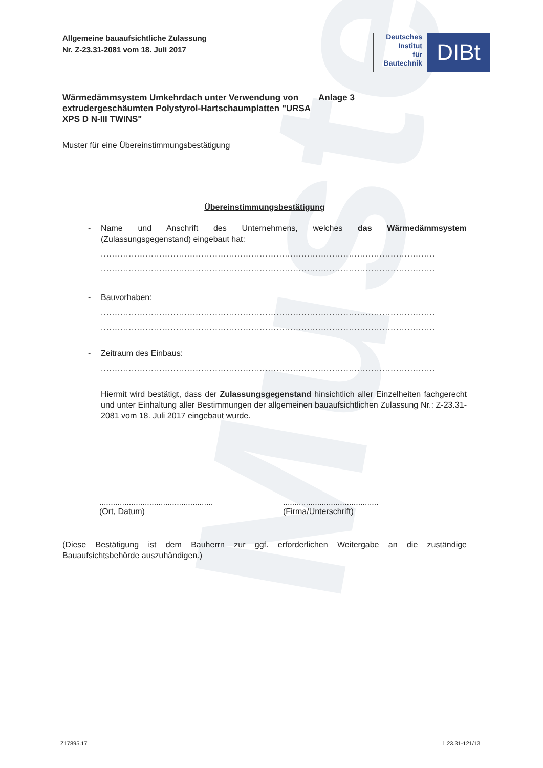Muster
Allgemeine bauaufsichtliche Zulassung
Nr. Z-23.31-2081 vom 18. Juli 2017
Deutsches
Institut
für
Bautechnik
DIBt
Wärmedämmsystem Umkehrdach unter Verwendung von extrudergeschäumten Polystyrol-Hartschaumplatten "URSA XPS D N-III TWINS"
Anlage 3
Muster für eine Übereinstimmungsbestätigung
Übereinstimmungsbestätigung
- Name und Anschrift des Unternehmens, welches das Wärmedämmsystem (Zulassungsgegenstand) eingebaut hat:
........................................................................................................................
........................................................................................................................
- Bauvorhaben:
........................................................................................................................
........................................................................................................................
- Zeitraum des Einbaus:
........................................................................................................................
Hiermit wird bestätigt, dass der Zulassungsgegenstand hinsichtlich aller Einzelheiten fachgerecht und unter Einhaltung aller Bestimmungen der allgemeinen bauaufsichtlichen Zulassung Nr.: Z-23.31-2081 vom 18. Juli 2017 eingebaut wurde.
..................................................
(Ort, Datum)
..........................................
(Firma/Unterschrift)
(Diese Bestätigung ist dem Bauherrn zur ggf. erforderlichen Weitergabe an die zuständige Bauaufsichtsbehörde auszuhändigen.)
Z17895.17 1.23.31-121/13